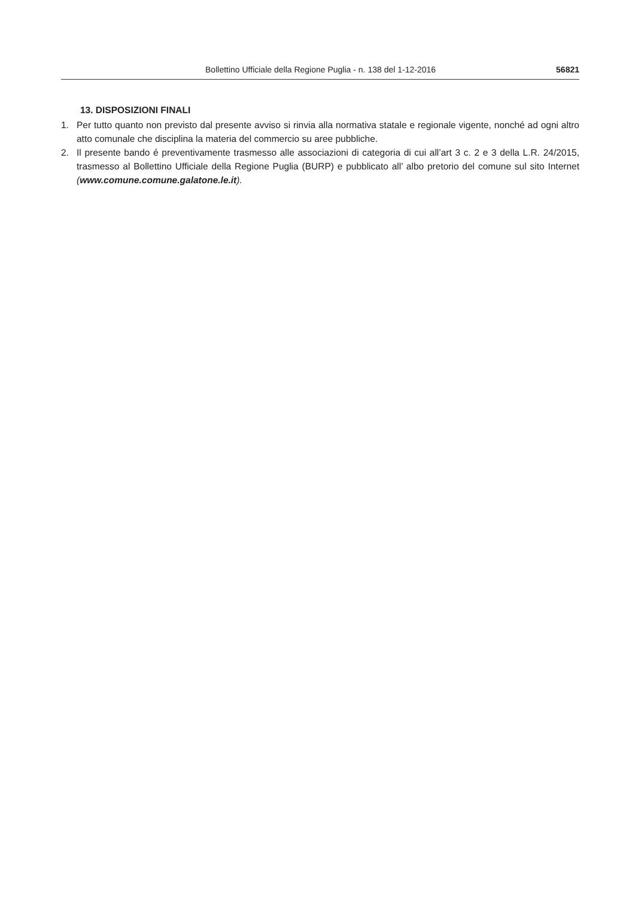Bollettino Ufficiale della Regione Puglia - n. 138 del 1-12-2016 56821
13. DISPOSIZIONI FINALI
1. Per tutto quanto non previsto dal presente avviso si rinvia alla normativa statale e regionale vigente, nonché ad ogni altro atto comunale che disciplina la materia del commercio su aree pubbliche.
2. Il presente bando é preventivamente trasmesso alle associazioni di categoria di cui all’art 3 c. 2 e 3 della L.R. 24/2015, trasmesso al Bollettino Ufficiale della Regione Puglia (BURP) e pubblicato all’ albo pretorio del comune sul sito Internet (www.comune.comune.galatone.le.it).